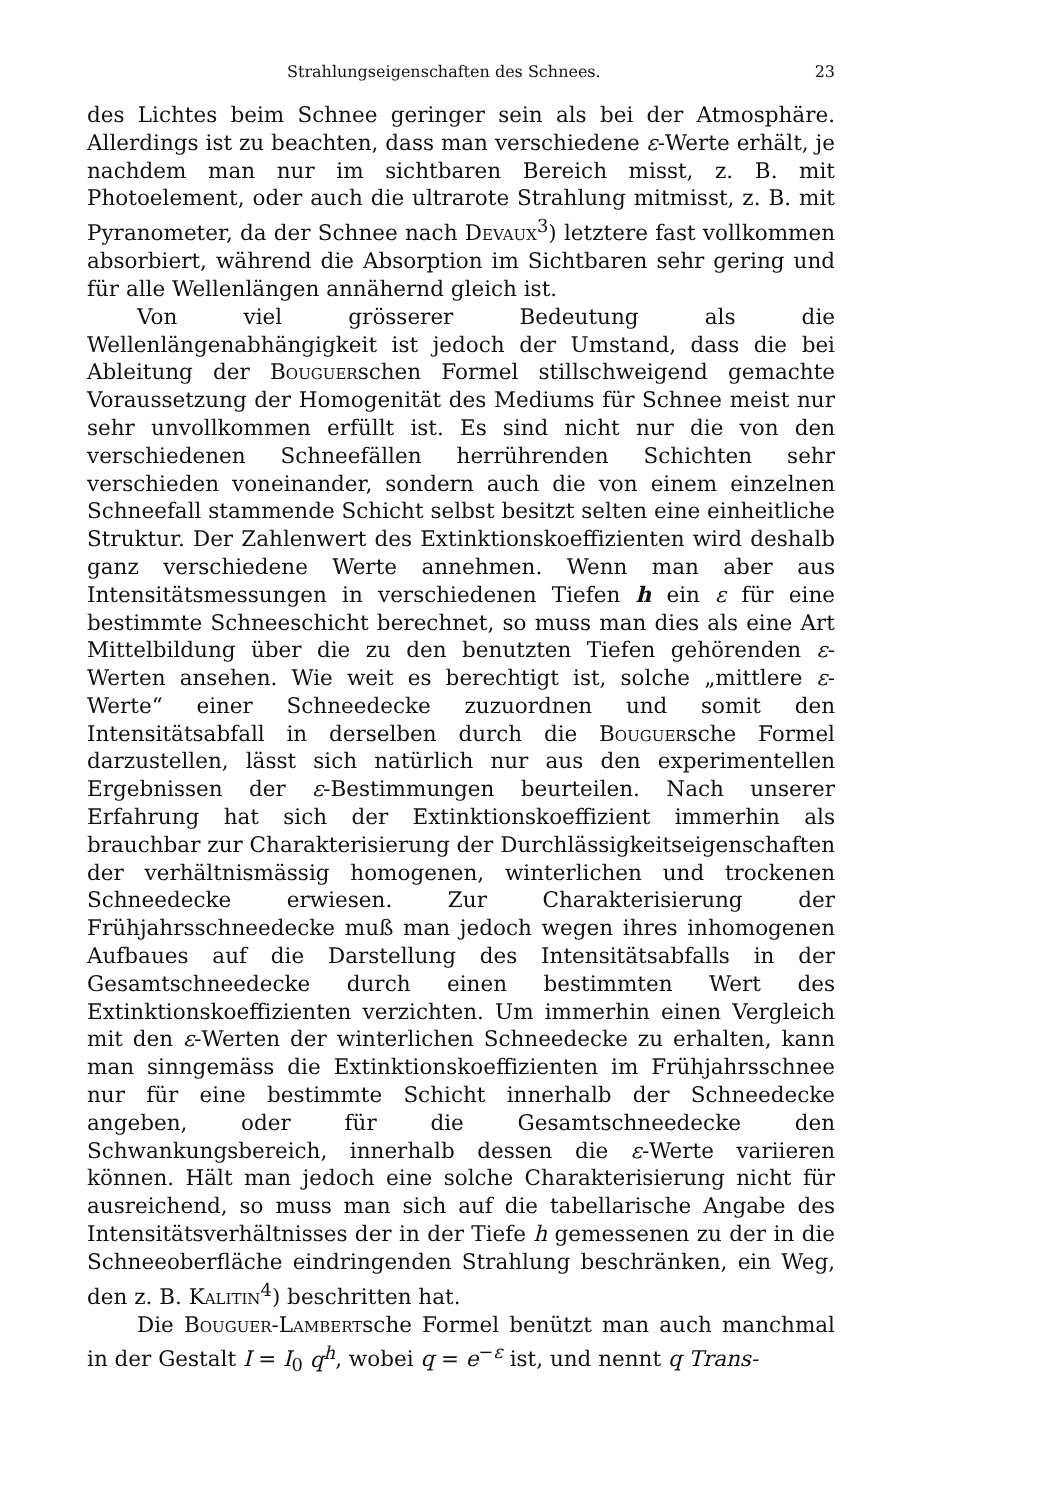Strahlungseigenschaften des Schnees. 23
des Lichtes beim Schnee geringer sein als bei der Atmosphäre. Allerdings ist zu beachten, dass man verschiedene ε-Werte erhält, je nachdem man nur im sichtbaren Bereich misst, z. B. mit Photoelement, oder auch die ultrarote Strahlung mitmisst, z. B. mit Pyranometer, da der Schnee nach Devaux<sup>3</sup>) letztere fast vollkommen absorbiert, während die Absorption im Sichtbaren sehr gering und für alle Wellenlängen annähernd gleich ist.
Von viel grösserer Bedeutung als die Wellenlängenabhängigkeit ist jedoch der Umstand, dass die bei Ableitung der Bouguerschen Formel stillschweigend gemachte Voraussetzung der Homogenität des Mediums für Schnee meist nur sehr unvollkommen erfüllt ist. Es sind nicht nur die von den verschiedenen Schneefällen herrührenden Schichten sehr verschieden voneinander, sondern auch die von einem einzelnen Schneefall stammende Schicht selbst besitzt selten eine einheitliche Struktur. Der Zahlenwert des Extinktionskoeffizienten wird deshalb ganz verschiedene Werte annehmen. Wenn man aber aus Intensitätsmessungen in verschiedenen Tiefen h ein ε für eine bestimmte Schneeschicht berechnet, so muss man dies als eine Art Mittelbildung über die zu den benutzten Tiefen gehörenden ε-Werten ansehen. Wie weit es berechtigt ist, solche „mittlere ε-Werte“ einer Schneedecke zuzuordnen und somit den Intensitätsabfall in derselben durch die Bouguersche Formel darzustellen, lässt sich natürlich nur aus den experimentellen Ergebnissen der ε-Bestimmungen beurteilen. Nach unserer Erfahrung hat sich der Extinktionskoeffizient immerhin als brauchbar zur Charakterisierung der Durchlässigkeitseigenschaften der verhältnismässig homogenen, winterlichen und trockenen Schneedecke erwiesen. Zur Charakterisierung der Frühjahrsschneedecke muß man jedoch wegen ihres inhomogenen Aufbaues auf die Darstellung des Intensitätsabfalls in der Gesamtschneedecke durch einen bestimmten Wert des Extinktionskoeffizienten verzichten. Um immerhin einen Vergleich mit den ε-Werten der winterlichen Schneedecke zu erhalten, kann man sinngemäss die Extinktionskoeffizienten im Frühjahrsschnee nur für eine bestimmte Schicht innerhalb der Schneedecke angeben, oder für die Gesamtschneedecke den Schwankungsbereich, innerhalb dessen die ε-Werte variieren können. Hält man jedoch eine solche Charakterisierung nicht für ausreichend, so muss man sich auf die tabellarische Angabe des Intensitätsverhältnisses der in der Tiefe h gemessenen zu der in die Schneeoberfläche eindringenden Strahlung beschränken, ein Weg, den z. B. Kalitin<sup>4</sup>) beschritten hat.
Die Bouguer-Lambertsche Formel benützt man auch manchmal in der Gestalt I = I<sub>0</sub> q<sup>h</sup>, wobei q = e<sup>−ε</sup> ist, und nennt q Trans-